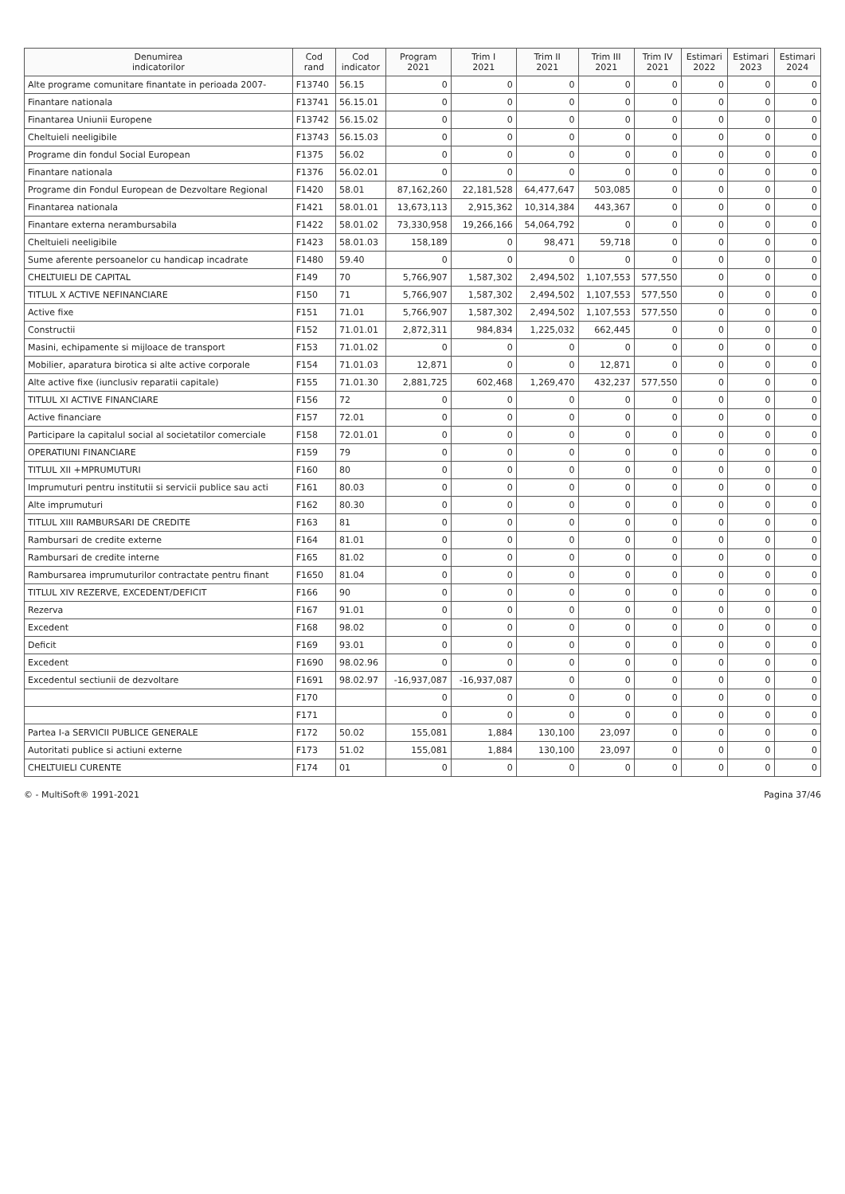| Denumirea indicatorilor | Cod rand | Cod indicator | Program 2021 | Trim I 2021 | Trim II 2021 | Trim III 2021 | Trim IV 2021 | Estimari 2022 | Estimari 2023 | Estimari 2024 |
| --- | --- | --- | --- | --- | --- | --- | --- | --- | --- | --- |
| Alte programe comunitare finantate in perioada 2007- | F13740 | 56.15 | 0 | 0 | 0 | 0 | 0 | 0 | 0 | 0 |
| Finantare nationala | F13741 | 56.15.01 | 0 | 0 | 0 | 0 | 0 | 0 | 0 | 0 |
| Finantarea Uniunii Europene | F13742 | 56.15.02 | 0 | 0 | 0 | 0 | 0 | 0 | 0 | 0 |
| Cheltuieli neeligibile | F13743 | 56.15.03 | 0 | 0 | 0 | 0 | 0 | 0 | 0 | 0 |
| Programe din fondul Social European | F1375 | 56.02 | 0 | 0 | 0 | 0 | 0 | 0 | 0 | 0 |
| Finantare nationala | F1376 | 56.02.01 | 0 | 0 | 0 | 0 | 0 | 0 | 0 | 0 |
| Programe din Fondul European de Dezvoltare Regional | F1420 | 58.01 | 87,162,260 | 22,181,528 | 64,477,647 | 503,085 | 0 | 0 | 0 | 0 |
| Finantarea nationala | F1421 | 58.01.01 | 13,673,113 | 2,915,362 | 10,314,384 | 443,367 | 0 | 0 | 0 | 0 |
| Finantare externa nerambursabila | F1422 | 58.01.02 | 73,330,958 | 19,266,166 | 54,064,792 | 0 | 0 | 0 | 0 | 0 |
| Cheltuieli neeligibile | F1423 | 58.01.03 | 158,189 | 0 | 98,471 | 59,718 | 0 | 0 | 0 | 0 |
| Sume aferente persoanelor cu handicap incadrate | F1480 | 59.40 | 0 | 0 | 0 | 0 | 0 | 0 | 0 | 0 |
| CHELTUIELI DE CAPITAL | F149 | 70 | 5,766,907 | 1,587,302 | 2,494,502 | 1,107,553 | 577,550 | 0 | 0 | 0 |
| TITLUL X ACTIVE NEFINANCIARE | F150 | 71 | 5,766,907 | 1,587,302 | 2,494,502 | 1,107,553 | 577,550 | 0 | 0 | 0 |
| Active fixe | F151 | 71.01 | 5,766,907 | 1,587,302 | 2,494,502 | 1,107,553 | 577,550 | 0 | 0 | 0 |
| Constructii | F152 | 71.01.01 | 2,872,311 | 984,834 | 1,225,032 | 662,445 | 0 | 0 | 0 | 0 |
| Masini, echipamente si mijloace de transport | F153 | 71.01.02 | 0 | 0 | 0 | 0 | 0 | 0 | 0 | 0 |
| Mobilier, aparatura birotica si alte active corporale | F154 | 71.01.03 | 12,871 | 0 | 0 | 12,871 | 0 | 0 | 0 | 0 |
| Alte active fixe (iunclusiv reparatii capitale) | F155 | 71.01.30 | 2,881,725 | 602,468 | 1,269,470 | 432,237 | 577,550 | 0 | 0 | 0 |
| TITLUL XI ACTIVE FINANCIARE | F156 | 72 | 0 | 0 | 0 | 0 | 0 | 0 | 0 | 0 |
| Active financiare | F157 | 72.01 | 0 | 0 | 0 | 0 | 0 | 0 | 0 | 0 |
| Participare la capitalul social al societatilor comerciale | F158 | 72.01.01 | 0 | 0 | 0 | 0 | 0 | 0 | 0 | 0 |
| OPERATIUNI FINANCIARE | F159 | 79 | 0 | 0 | 0 | 0 | 0 | 0 | 0 | 0 |
| TITLUL XII +MPRUMUTURI | F160 | 80 | 0 | 0 | 0 | 0 | 0 | 0 | 0 | 0 |
| Imprumuturi pentru institutii si servicii publice sau acti | F161 | 80.03 | 0 | 0 | 0 | 0 | 0 | 0 | 0 | 0 |
| Alte imprumuturi | F162 | 80.30 | 0 | 0 | 0 | 0 | 0 | 0 | 0 | 0 |
| TITLUL XIII RAMBURSARI DE CREDITE | F163 | 81 | 0 | 0 | 0 | 0 | 0 | 0 | 0 | 0 |
| Rambursari de credite externe | F164 | 81.01 | 0 | 0 | 0 | 0 | 0 | 0 | 0 | 0 |
| Rambursari de credite interne | F165 | 81.02 | 0 | 0 | 0 | 0 | 0 | 0 | 0 | 0 |
| Rambursarea imprumuturilor contractate pentru finant | F1650 | 81.04 | 0 | 0 | 0 | 0 | 0 | 0 | 0 | 0 |
| TITLUL XIV REZERVE, EXCEDENT/DEFICIT | F166 | 90 | 0 | 0 | 0 | 0 | 0 | 0 | 0 | 0 |
| Rezerva | F167 | 91.01 | 0 | 0 | 0 | 0 | 0 | 0 | 0 | 0 |
| Excedent | F168 | 98.02 | 0 | 0 | 0 | 0 | 0 | 0 | 0 | 0 |
| Deficit | F169 | 93.01 | 0 | 0 | 0 | 0 | 0 | 0 | 0 | 0 |
| Excedent | F1690 | 98.02.96 | 0 | 0 | 0 | 0 | 0 | 0 | 0 | 0 |
| Excedentul sectiunii de dezvoltare | F1691 | 98.02.97 | -16,937,087 | -16,937,087 | 0 | 0 | 0 | 0 | 0 | 0 |
| | F170 | | 0 | 0 | 0 | 0 | 0 | 0 | 0 | 0 |
| | F171 | | 0 | 0 | 0 | 0 | 0 | 0 | 0 | 0 |
| Partea I-a SERVICII PUBLICE GENERALE | F172 | 50.02 | 155,081 | 1,884 | 130,100 | 23,097 | 0 | 0 | 0 | 0 |
| Autoritati publice si actiuni externe | F173 | 51.02 | 155,081 | 1,884 | 130,100 | 23,097 | 0 | 0 | 0 | 0 |
| CHELTUIELI CURENTE | F174 | 01 | 0 | 0 | 0 | 0 | 0 | 0 | 0 | 0 |
© - MultiSoft® 1991-2021 Pagina 37/46